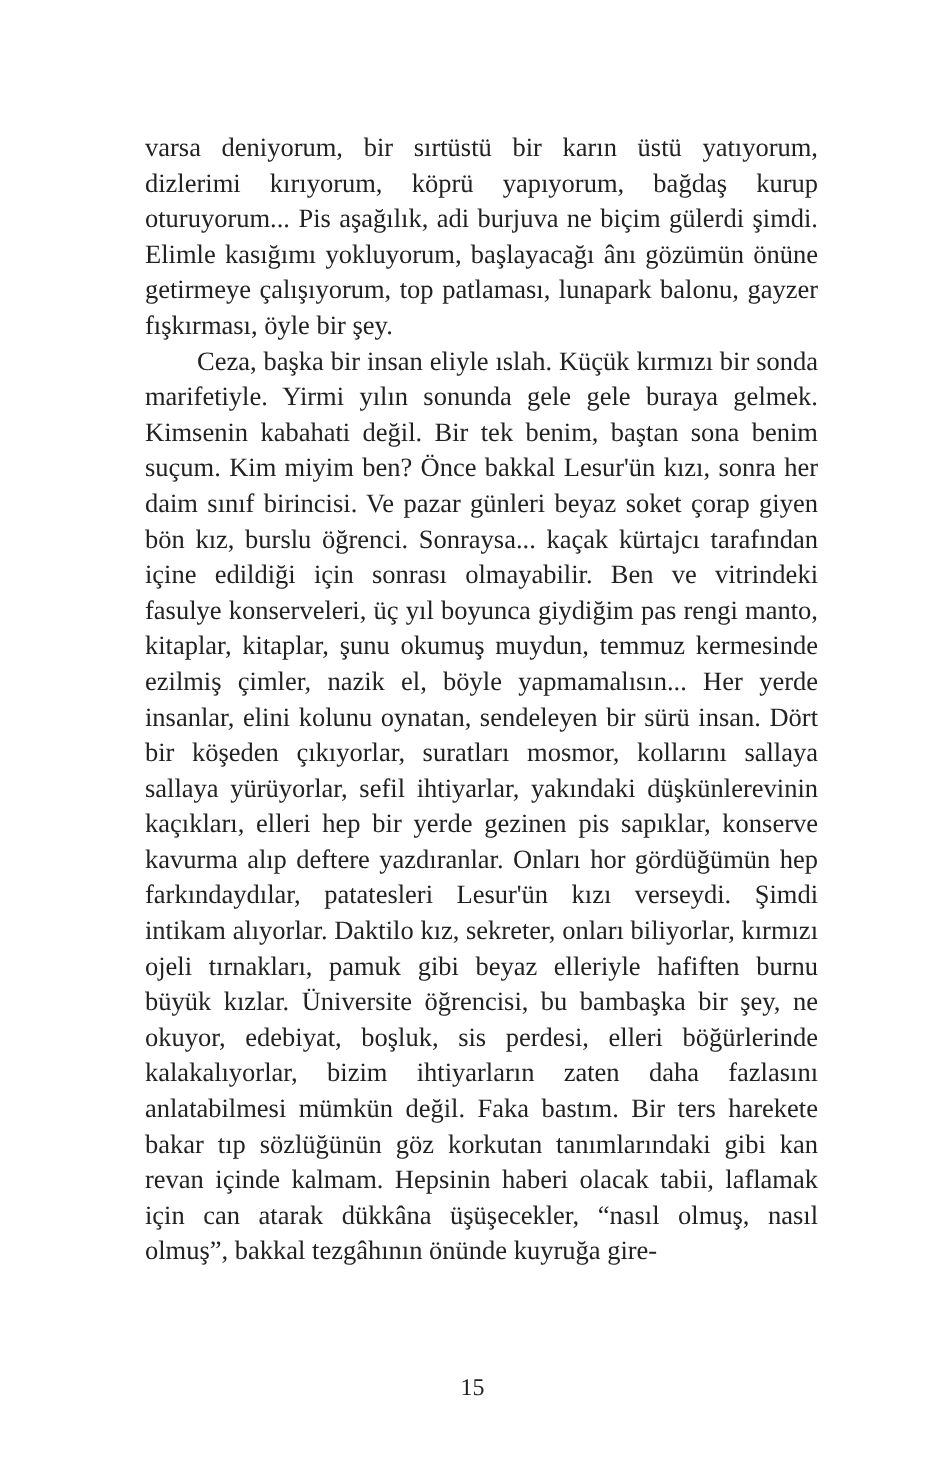varsa deniyorum, bir sırtüstü bir karın üstü yatıyorum, dizlerimi kırıyorum, köprü yapıyorum, bağdaş kurup oturuyorum... Pis aşağılık, adi burjuva ne biçim gülerdi şimdi. Elimle kasığımı yokluyorum, başlayacağı ânı gözümün önüne getirmeye çalışıyorum, top patlaması, lunapark balonu, gayzer fışkırması, öyle bir şey.
Ceza, başka bir insan eliyle ıslah. Küçük kırmızı bir sonda marifetiyle. Yirmi yılın sonunda gele gele buraya gelmek. Kimsenin kabahati değil. Bir tek benim, baştan sona benim suçum. Kim miyim ben? Önce bakkal Lesur'ün kızı, sonra her daim sınıf birincisi. Ve pazar günleri beyaz soket çorap giyen bön kız, burslu öğrenci. Sonraysa... kaçak kürtajcı tarafından içine edildiği için sonrası olmayabilir. Ben ve vitrindeki fasulye konserveleri, üç yıl boyunca giydiğim pas rengi manto, kitaplar, kitaplar, şunu okumuş muydun, temmuz kermesinde ezilmiş çimler, nazik el, böyle yapmamalısın... Her yerde insanlar, elini kolunu oynatan, sendeleyen bir sürü insan. Dört bir köşeden çıkıyorlar, suratları mosmor, kollarını sallaya sallaya yürüyorlar, sefil ihtiyarlar, yakındaki düşkünlerevinin kaçıkları, elleri hep bir yerde gezinen pis sapıklar, konserve kavurma alıp deftere yazdıranlar. Onları hor gördüğümün hep farkındaydılar, patatesleri Lesur'ün kızı verseydi. Şimdi intikam alıyorlar. Daktilo kız, sekreter, onları biliyorlar, kırmızı ojeli tırnakları, pamuk gibi beyaz elleriyle hafiften burnu büyük kızlar. Üniversite öğrencisi, bu bambaşka bir şey, ne okuyor, edebiyat, boşluk, sis perdesi, elleri böğürlerinde kalakalıyorlar, bizim ihtiyarların zaten daha fazlasını anlatabilmesi mümkün değil. Faka bastım. Bir ters harekete bakar tıp sözlüğünün göz korkutan tanımlarındaki gibi kan revan içinde kalmam. Hepsinin haberi olacak tabii, laflamak için can atarak dükkâna üşüşecekler, “nasıl olmuş, nasıl olmuş”, bakkal tezgâhının önünde kuyruğa gire-
15